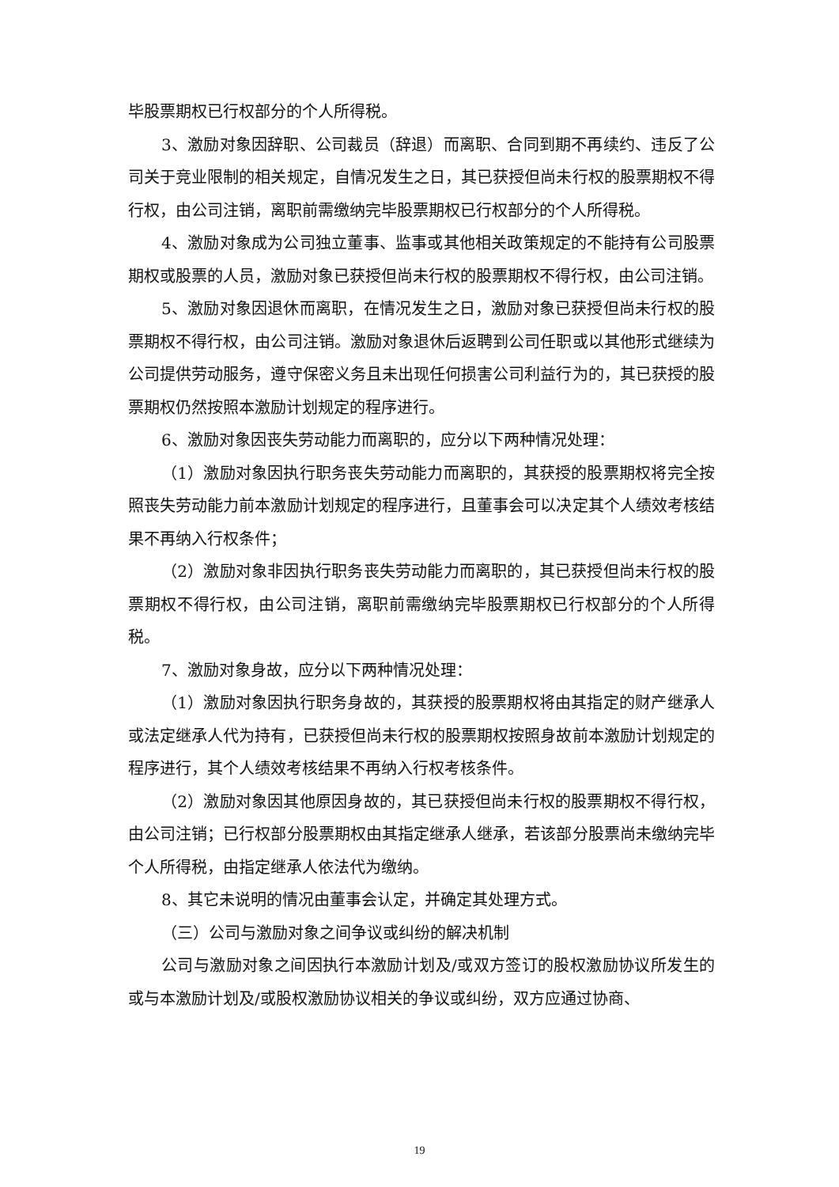毕股票期权已行权部分的个人所得税。
3、激励对象因辞职、公司裁员（辞退）而离职、合同到期不再续约、违反了公司关于竞业限制的相关规定，自情况发生之日，其已获授但尚未行权的股票期权不得行权，由公司注销，离职前需缴纳完毕股票期权已行权部分的个人所得税。
4、激励对象成为公司独立董事、监事或其他相关政策规定的不能持有公司股票期权或股票的人员，激励对象已获授但尚未行权的股票期权不得行权，由公司注销。
5、激励对象因退休而离职，在情况发生之日，激励对象已获授但尚未行权的股票期权不得行权，由公司注销。激励对象退休后返聘到公司任职或以其他形式继续为公司提供劳动服务，遵守保密义务且未出现任何损害公司利益行为的，其已获授的股票期权仍然按照本激励计划规定的程序进行。
6、激励对象因丧失劳动能力而离职的，应分以下两种情况处理：
（1）激励对象因执行职务丧失劳动能力而离职的，其获授的股票期权将完全按照丧失劳动能力前本激励计划规定的程序进行，且董事会可以决定其个人绩效考核结果不再纳入行权条件；
（2）激励对象非因执行职务丧失劳动能力而离职的，其已获授但尚未行权的股票期权不得行权，由公司注销，离职前需缴纳完毕股票期权已行权部分的个人所得税。
7、激励对象身故，应分以下两种情况处理：
（1）激励对象因执行职务身故的，其获授的股票期权将由其指定的财产继承人或法定继承人代为持有，已获授但尚未行权的股票期权按照身故前本激励计划规定的程序进行，其个人绩效考核结果不再纳入行权考核条件。
（2）激励对象因其他原因身故的，其已获授但尚未行权的股票期权不得行权，由公司注销；已行权部分股票期权由其指定继承人继承，若该部分股票尚未缴纳完毕个人所得税，由指定继承人依法代为缴纳。
8、其它未说明的情况由董事会认定，并确定其处理方式。
（三）公司与激励对象之间争议或纠纷的解决机制
公司与激励对象之间因执行本激励计划及/或双方签订的股权激励协议所发生的或与本激励计划及/或股权激励协议相关的争议或纠纷，双方应通过协商、
19